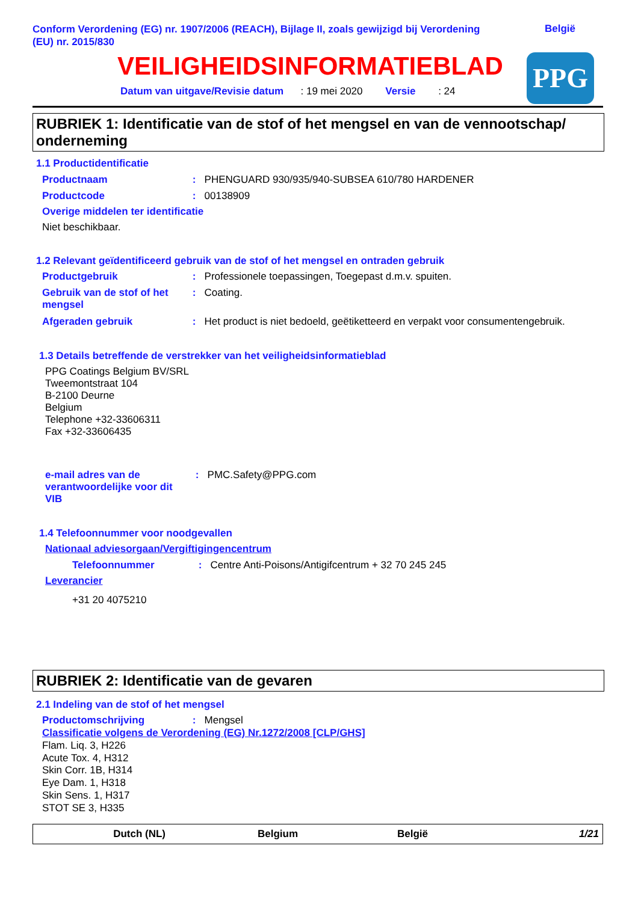Conform Verordening (EG) nr. 1907/2006 (REACH), Bijlage II, zoals gewijzigd bij Verordening (EU) nr. 2015/830
België
VEILIGHEIDSINFORMATIEBLAD
Datum van uitgave/Revisie datum : 19 mei 2020 Versie : 24
PPG
RUBRIEK 1: Identificatie van de stof of het mengsel en van de vennootschap/ onderneming
1.1 Productidentificatie
Productnaam : PHENGUARD 930/935/940-SUBSEA 610/780 HARDENER
Productcode : 00138909
Overige middelen ter identificatie
Niet beschikbaar.
1.2 Relevant geïdentificeerd gebruik van de stof of het mengsel en ontraden gebruik
Productgebruik : Professionele toepassingen, Toegepast d.m.v. spuiten.
Gebruik van de stof of het
mengsel : Coating.
Afgeraden gebruik : Het product is niet bedoeld, geëtiketteerd en verpakt voor consumentengebruik.
1.3 Details betreffende de verstrekker van het veiligheidsinformatieblad
PPG Coatings Belgium BV/SRL
Tweemontstraat 104
B-2100 Deurne
Belgium
Telephone +32-33606311
Fax +32-33606435
e-mail adres van de
verantwoordelijke voor dit
VIB : PMC.Safety@PPG.com
1.4 Telefoonnummer voor noodgevallen
Nationaal adviesorgaan/Vergiftigingencentrum
Telefoonnummer : Centre Anti-Poisons/Antigifcentrum + 32 70 245 245
Leverancier
+31 20 4075210
RUBRIEK 2: Identificatie van de gevaren
2.1 Indeling van de stof of het mengsel
Productomschrijving : Mengsel
Classificatie volgens de Verordening (EG) Nr.1272/2008 [CLP/GHS]
Flam. Liq. 3, H226
Acute Tox. 4, H312
Skin Corr. 1B, H314
Eye Dam. 1, H318
Skin Sens. 1, H317
STOT SE 3, H335
Dutch (NL) Belgium België 1/21